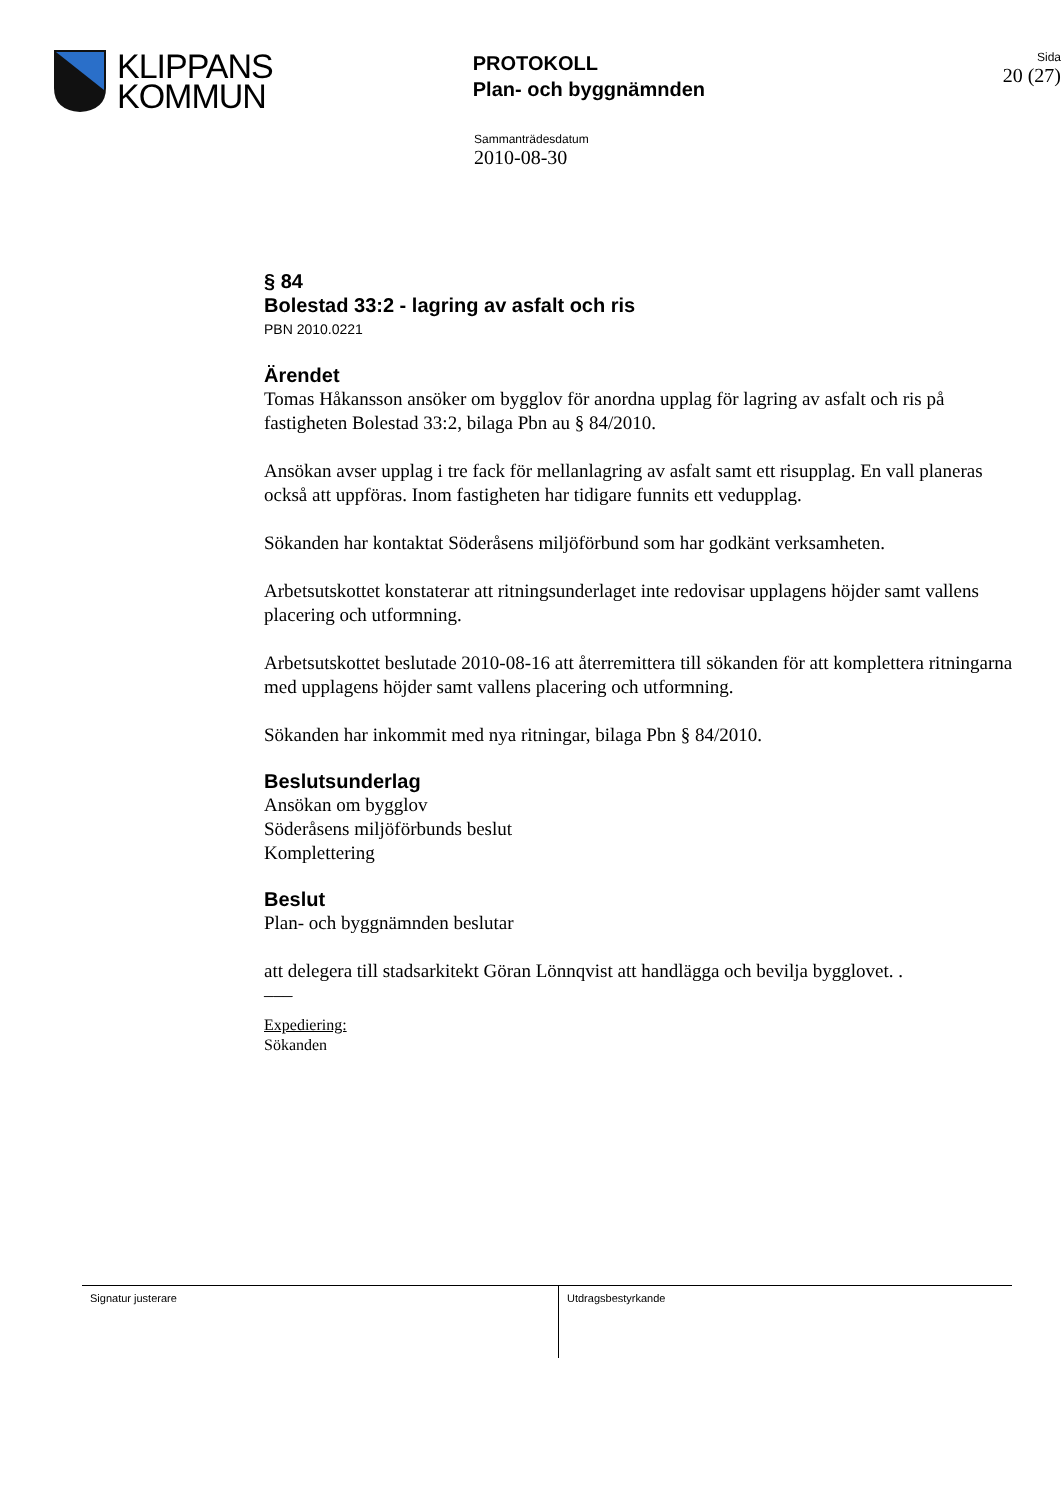KLIPPANS
KOMMUN
PROTOKOLL
Plan- och byggnämnden
Sida
20 (27)
Sammanträdesdatum
2010-08-30
§ 84
Bolestad 33:2 - lagring av asfalt och ris
PBN 2010.0221
Ärendet
Tomas Håkansson ansöker om bygglov för anordna upplag för lagring av asfalt och ris på fastigheten Bolestad 33:2, bilaga Pbn au § 84/2010.
Ansökan avser upplag i tre fack för mellanlagring av asfalt samt ett risupplag. En vall planeras också att uppföras. Inom fastigheten har tidigare funnits ett vedupplag.
Sökanden har kontaktat Söderåsens miljöförbund som har godkänt verksamheten.
Arbetsutskottet konstaterar att ritningsunderlaget inte redovisar upplagens höjder samt vallens placering och utformning.
Arbetsutskottet beslutade 2010-08-16 att återremittera till sökanden för att komplettera ritningarna med upplagens höjder samt vallens placering och utformning.
Sökanden har inkommit med nya ritningar, bilaga Pbn § 84/2010.
Beslutsunderlag
Ansökan om bygglov
Söderåsens miljöförbunds beslut
Komplettering
Beslut
Plan- och byggnämnden beslutar
att delegera till stadsarkitekt Göran Lönnqvist att handlägga och bevilja bygglovet. .
–––
Expediering:
Sökanden
Signatur justerare Utdragsbestyrkande